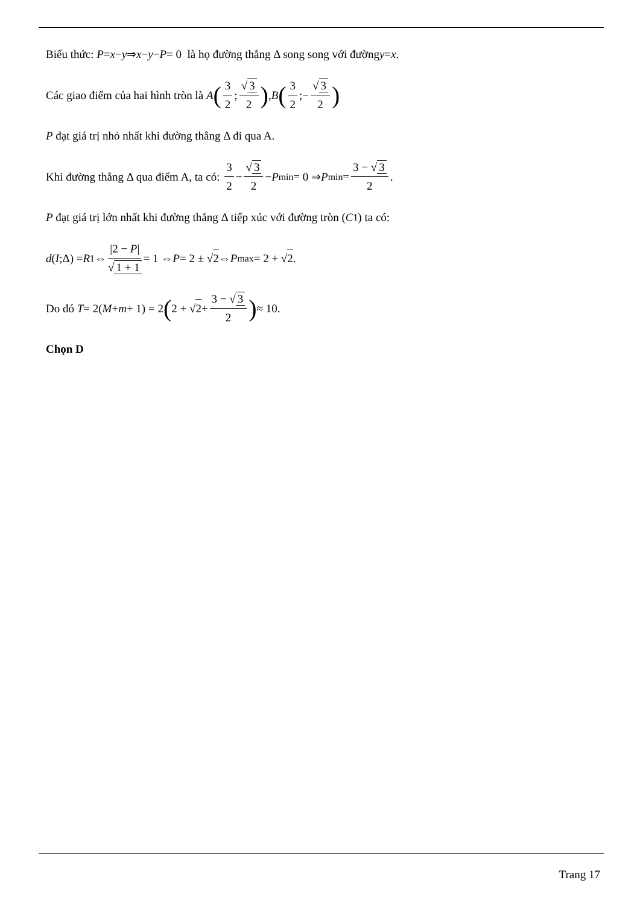Biểu thức: P = x − y ⇒ x − y − P = 0 là họ đường thẳng Δ song song với đường y = x.
Các giao điểm của hai hình tròn là A (3 2; √ 3 2), B (3 2;− √ 3 2)
P đạt giá trị nhỏ nhất khi đường thẳng Δ đi qua A.
Khi đường thẳng Δ qua điểm A, ta có: 3 2 − √ 3 2 − P<sub>min</sub> = 0 ⇒ P<sub>min</sub> = 3 − √ 3 2.
P đạt giá trị lớn nhất khi đường thẳng Δ tiếp xúc với đường tròn (C<sub>1</sub>) ta có:
d (I;Δ) = R<sub>1</sub> ⇔ |2 − P| √ 1 + 1 = 1 ⇔ P = 2 ± √ 2 ⇔ P<sub>max</sub> = 2 + √ 2.
Do đó T = 2(M + m + 1) = 2 (2 + √ 2 + 3 − √ 3 2) ≈ 10.
Chọn D
Trang 17